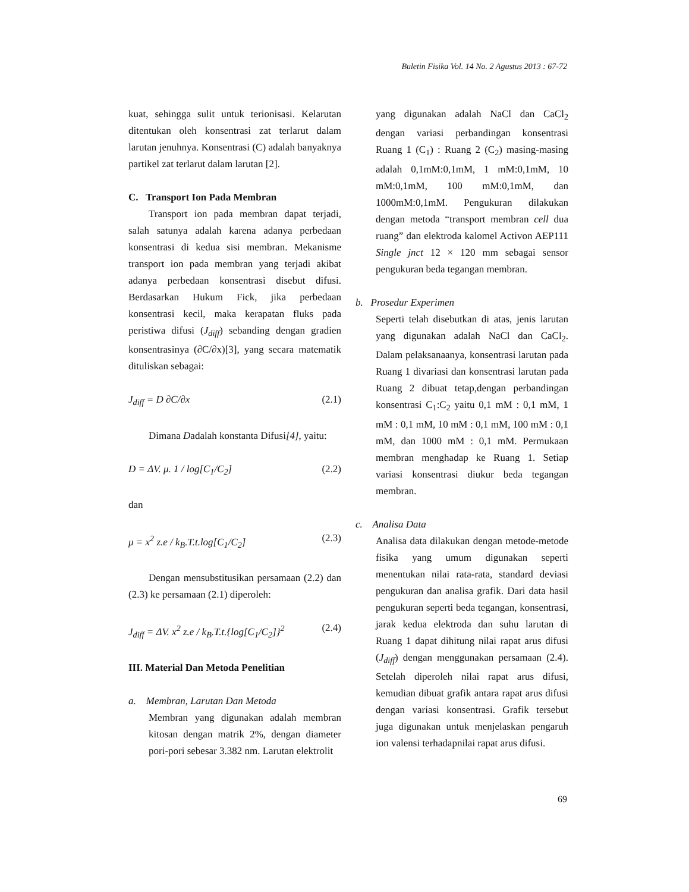Buletin Fisika Vol. 14 No. 2 Agustus 2013 : 67-72
kuat, sehingga sulit untuk terionisasi. Kelarutan ditentukan oleh konsentrasi zat terlarut dalam larutan jenuhnya. Konsentrasi (C) adalah banyaknya partikel zat terlarut dalam larutan [2].
C. Transport Ion Pada Membran
Transport ion pada membran dapat terjadi, salah satunya adalah karena adanya perbedaan konsentrasi di kedua sisi membran. Mekanisme transport ion pada membran yang terjadi akibat adanya perbedaan konsentrasi disebut difusi. Berdasarkan Hukum Fick, jika perbedaan konsentrasi kecil, maka kerapatan fluks pada peristiwa difusi (J<sub>diff</sub>) sebanding dengan gradien konsentrasinya (∂C/∂x)[3], yang secara matematik dituliskan sebagai:
J<sub>diff</sub> = D ∂C/∂x (2.1)
Dimana Dadalah konstanta Difusi[4], yaitu:
D = ΔV. μ. 1 / log[C<sub>1</sub>/C<sub>2</sub>] (2.2)
dan
μ = x<sup>2</sup> z.e / k<sub>B</sub>.T.t.log[C<sub>1</sub>/C<sub>2</sub>] (2.3)
Dengan mensubstitusikan persamaan (2.2) dan (2.3) ke persamaan (2.1) diperoleh:
J<sub>diff</sub> = ΔV. x<sup>2</sup> z.e / k<sub>B</sub>.T.t.{log[C<sub>1</sub>/C<sub>2</sub>]}<sup>2</sup> (2.4)
III. Material Dan Metoda Penelitian
a. Membran, Larutan Dan Metoda
Membran yang digunakan adalah membran kitosan dengan matrik 2%, dengan diameter pori-pori sebesar 3.382 nm. Larutan elektrolit
yang digunakan adalah NaCl dan CaCl<sub>2</sub> dengan variasi perbandingan konsentrasi Ruang 1 (C<sub>1</sub>) : Ruang 2 (C<sub>2</sub>) masing-masing adalah 0,1mM:0,1mM, 1 mM:0,1mM, 10 mM:0,1mM, 100 mM:0,1mM, dan 1000mM:0,1mM. Pengukuran dilakukan dengan metoda “transport membran cell dua ruang” dan elektroda kalomel Activon AEP111 Single jnct 12 × 120 mm sebagai sensor pengukuran beda tegangan membran.
b. Prosedur Experimen
Seperti telah disebutkan di atas, jenis larutan yang digunakan adalah NaCl dan CaCl<sub>2</sub>. Dalam pelaksanaanya, konsentrasi larutan pada Ruang 1 divariasi dan konsentrasi larutan pada Ruang 2 dibuat tetap,dengan perbandingan konsentrasi C<sub>1</sub>:C<sub>2</sub> yaitu 0,1 mM : 0,1 mM, 1 mM : 0,1 mM, 10 mM : 0,1 mM, 100 mM : 0,1 mM, dan 1000 mM : 0,1 mM. Permukaan membran menghadap ke Ruang 1. Setiap variasi konsentrasi diukur beda tegangan membran.
c. Analisa Data
Analisa data dilakukan dengan metode-metode fisika yang umum digunakan seperti menentukan nilai rata-rata, standard deviasi pengukuran dan analisa grafik. Dari data hasil pengukuran seperti beda tegangan, konsentrasi, jarak kedua elektroda dan suhu larutan di Ruang 1 dapat dihitung nilai rapat arus difusi (J<sub>diff</sub>) dengan menggunakan persamaan (2.4). Setelah diperoleh nilai rapat arus difusi, kemudian dibuat grafik antara rapat arus difusi dengan variasi konsentrasi. Grafik tersebut juga digunakan untuk menjelaskan pengaruh ion valensi terhadapnilai rapat arus difusi.
69